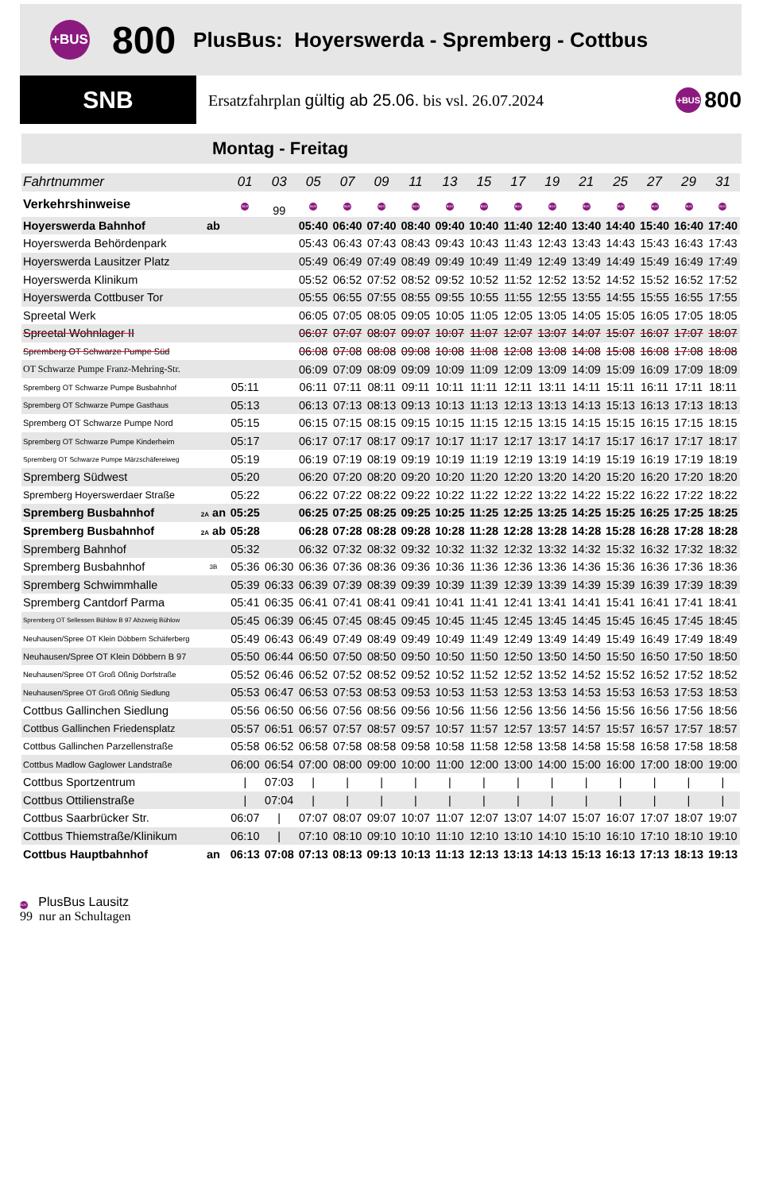+BUS
800
PlusBus: Hoyerswerda - Spremberg - Cottbus
SNB
Ersatzfahrplan gültig ab 25.06. bis vsl. 26.07.2024
+BUS 800
Montag - Freitag
| Fahrtnummer | | 01 | 03 | 05 | 07 | 09 | 11 | 13 | 15 | 17 | 19 | 21 | 25 | 27 | 29 | 31 |
| --- | --- | --- | --- | --- | --- | --- | --- | --- | --- | --- | --- | --- | --- | --- | --- | --- |
| Verkehrshinweise | | BUS | 99 | BUS | BUS | BUS | BUS | BUS | BUS | BUS | BUS | BUS | BUS | BUS | BUS | BUS |
| Hoyerswerda Bahnhof | ab | | | 05:40 | 06:40 | 07:40 | 08:40 | 09:40 | 10:40 | 11:40 | 12:40 | 13:40 | 14:40 | 15:40 | 16:40 | 17:40 |
| Hoyerswerda Behördenpark | | | | 05:43 | 06:43 | 07:43 | 08:43 | 09:43 | 10:43 | 11:43 | 12:43 | 13:43 | 14:43 | 15:43 | 16:43 | 17:43 |
| Hoyerswerda Lausitzer Platz | | | | 05:49 | 06:49 | 07:49 | 08:49 | 09:49 | 10:49 | 11:49 | 12:49 | 13:49 | 14:49 | 15:49 | 16:49 | 17:49 |
| Hoyerswerda Klinikum | | | | 05:52 | 06:52 | 07:52 | 08:52 | 09:52 | 10:52 | 11:52 | 12:52 | 13:52 | 14:52 | 15:52 | 16:52 | 17:52 |
| Hoyerswerda Cottbuser Tor | | | | 05:55 | 06:55 | 07:55 | 08:55 | 09:55 | 10:55 | 11:55 | 12:55 | 13:55 | 14:55 | 15:55 | 16:55 | 17:55 |
| Spreetal Werk | | | | 06:05 | 07:05 | 08:05 | 09:05 | 10:05 | 11:05 | 12:05 | 13:05 | 14:05 | 15:05 | 16:05 | 17:05 | 18:05 |
| Spreetal Wohnlager II | | | | 06:07 | 07:07 | 08:07 | 09:07 | 10:07 | 11:07 | 12:07 | 13:07 | 14:07 | 15:07 | 16:07 | 17:07 | 18:07 |
| Spremberg OT Schwarze Pumpe Süd | | | | 06:08 | 07:08 | 08:08 | 09:08 | 10:08 | 11:08 | 12:08 | 13:08 | 14:08 | 15:08 | 16:08 | 17:08 | 18:08 |
| OT Schwarze Pumpe Franz-Mehring-Str. | | | | 06:09 | 07:09 | 08:09 | 09:09 | 10:09 | 11:09 | 12:09 | 13:09 | 14:09 | 15:09 | 16:09 | 17:09 | 18:09 |
| Spremberg OT Schwarze Pumpe Busbahnhof | | 05:11 | | 06:11 | 07:11 | 08:11 | 09:11 | 10:11 | 11:11 | 12:11 | 13:11 | 14:11 | 15:11 | 16:11 | 17:11 | 18:11 |
| Spremberg OT Schwarze Pumpe Gasthaus | | 05:13 | | 06:13 | 07:13 | 08:13 | 09:13 | 10:13 | 11:13 | 12:13 | 13:13 | 14:13 | 15:13 | 16:13 | 17:13 | 18:13 |
| Spremberg OT Schwarze Pumpe Nord | | 05:15 | | 06:15 | 07:15 | 08:15 | 09:15 | 10:15 | 11:15 | 12:15 | 13:15 | 14:15 | 15:15 | 16:15 | 17:15 | 18:15 |
| Spremberg OT Schwarze Pumpe Kinderheim | | 05:17 | | 06:17 | 07:17 | 08:17 | 09:17 | 10:17 | 11:17 | 12:17 | 13:17 | 14:17 | 15:17 | 16:17 | 17:17 | 18:17 |
| Spremberg OT Schwarze Pumpe Märzschäfereiweg | | 05:19 | | 06:19 | 07:19 | 08:19 | 09:19 | 10:19 | 11:19 | 12:19 | 13:19 | 14:19 | 15:19 | 16:19 | 17:19 | 18:19 |
| Spremberg Südwest | | 05:20 | | 06:20 | 07:20 | 08:20 | 09:20 | 10:20 | 11:20 | 12:20 | 13:20 | 14:20 | 15:20 | 16:20 | 17:20 | 18:20 |
| Spremberg Hoyerswerdaer Straße | | 05:22 | | 06:22 | 07:22 | 08:22 | 09:22 | 10:22 | 11:22 | 12:22 | 13:22 | 14:22 | 15:22 | 16:22 | 17:22 | 18:22 |
| Spremberg Busbahnhof | 2A an | 05:25 | | 06:25 | 07:25 | 08:25 | 09:25 | 10:25 | 11:25 | 12:25 | 13:25 | 14:25 | 15:25 | 16:25 | 17:25 | 18:25 |
| Spremberg Busbahnhof | 2A ab | 05:28 | | 06:28 | 07:28 | 08:28 | 09:28 | 10:28 | 11:28 | 12:28 | 13:28 | 14:28 | 15:28 | 16:28 | 17:28 | 18:28 |
| Spremberg Bahnhof | | 05:32 | | 06:32 | 07:32 | 08:32 | 09:32 | 10:32 | 11:32 | 12:32 | 13:32 | 14:32 | 15:32 | 16:32 | 17:32 | 18:32 |
| Spremberg Busbahnhof | 3B | 05:36 | 06:30 | 06:36 | 07:36 | 08:36 | 09:36 | 10:36 | 11:36 | 12:36 | 13:36 | 14:36 | 15:36 | 16:36 | 17:36 | 18:36 |
| Spremberg Schwimmhalle | | 05:39 | 06:33 | 06:39 | 07:39 | 08:39 | 09:39 | 10:39 | 11:39 | 12:39 | 13:39 | 14:39 | 15:39 | 16:39 | 17:39 | 18:39 |
| Spremberg Cantdorf Parma | | 05:41 | 06:35 | 06:41 | 07:41 | 08:41 | 09:41 | 10:41 | 11:41 | 12:41 | 13:41 | 14:41 | 15:41 | 16:41 | 17:41 | 18:41 |
| Spremberg OT Sellessen Bühlow B 97 Abzweig Bühlow | | 05:45 | 06:39 | 06:45 | 07:45 | 08:45 | 09:45 | 10:45 | 11:45 | 12:45 | 13:45 | 14:45 | 15:45 | 16:45 | 17:45 | 18:45 |
| Neuhausen/Spree OT Klein Döbbern Schäferberg | | 05:49 | 06:43 | 06:49 | 07:49 | 08:49 | 09:49 | 10:49 | 11:49 | 12:49 | 13:49 | 14:49 | 15:49 | 16:49 | 17:49 | 18:49 |
| Neuhausen/Spree OT Klein Döbbern B 97 | | 05:50 | 06:44 | 06:50 | 07:50 | 08:50 | 09:50 | 10:50 | 11:50 | 12:50 | 13:50 | 14:50 | 15:50 | 16:50 | 17:50 | 18:50 |
| Neuhausen/Spree OT Groß Oßnig Dorfstraße | | 05:52 | 06:46 | 06:52 | 07:52 | 08:52 | 09:52 | 10:52 | 11:52 | 12:52 | 13:52 | 14:52 | 15:52 | 16:52 | 17:52 | 18:52 |
| Neuhausen/Spree OT Groß Oßnig Siedlung | | 05:53 | 06:47 | 06:53 | 07:53 | 08:53 | 09:53 | 10:53 | 11:53 | 12:53 | 13:53 | 14:53 | 15:53 | 16:53 | 17:53 | 18:53 |
| Cottbus Gallinchen Siedlung | | 05:56 | 06:50 | 06:56 | 07:56 | 08:56 | 09:56 | 10:56 | 11:56 | 12:56 | 13:56 | 14:56 | 15:56 | 16:56 | 17:56 | 18:56 |
| Cottbus Gallinchen Friedensplatz | | 05:57 | 06:51 | 06:57 | 07:57 | 08:57 | 09:57 | 10:57 | 11:57 | 12:57 | 13:57 | 14:57 | 15:57 | 16:57 | 17:57 | 18:57 |
| Cottbus Gallinchen Parzellenstraße | | 05:58 | 06:52 | 06:58 | 07:58 | 08:58 | 09:58 | 10:58 | 11:58 | 12:58 | 13:58 | 14:58 | 15:58 | 16:58 | 17:58 | 18:58 |
| Cottbus Madlow Gaglower Landstraße | | 06:00 | 06:54 | 07:00 | 08:00 | 09:00 | 10:00 | 11:00 | 12:00 | 13:00 | 14:00 | 15:00 | 16:00 | 17:00 | 18:00 | 19:00 |
| Cottbus Sportzentrum | | / | 07:03 | / | / | / | / | / | / | / | / | / | / | / | / | / |
| Cottbus Ottilienstraße | | / | 07:04 | / | / | / | / | / | / | / | / | / | / | / | / | / |
| Cottbus Saarbrücker Str. | | 06:07 | / | 07:07 | 08:07 | 09:07 | 10:07 | 11:07 | 12:07 | 13:07 | 14:07 | 15:07 | 16:07 | 17:07 | 18:07 | 19:07 |
| Cottbus Thiemstraße/Klinikum | | 06:10 | / | 07:10 | 08:10 | 09:10 | 10:10 | 11:10 | 12:10 | 13:10 | 14:10 | 15:10 | 16:10 | 17:10 | 18:10 | 19:10 |
| Cottbus Hauptbahnhof | an | 06:13 | 07:08 | 07:13 | 08:13 | 09:13 | 10:13 | 11:13 | 12:13 | 13:13 | 14:13 | 15:13 | 16:13 | 17:13 | 18:13 | 19:13 |
BUS PlusBus Lausitz
99 nur an Schultagen